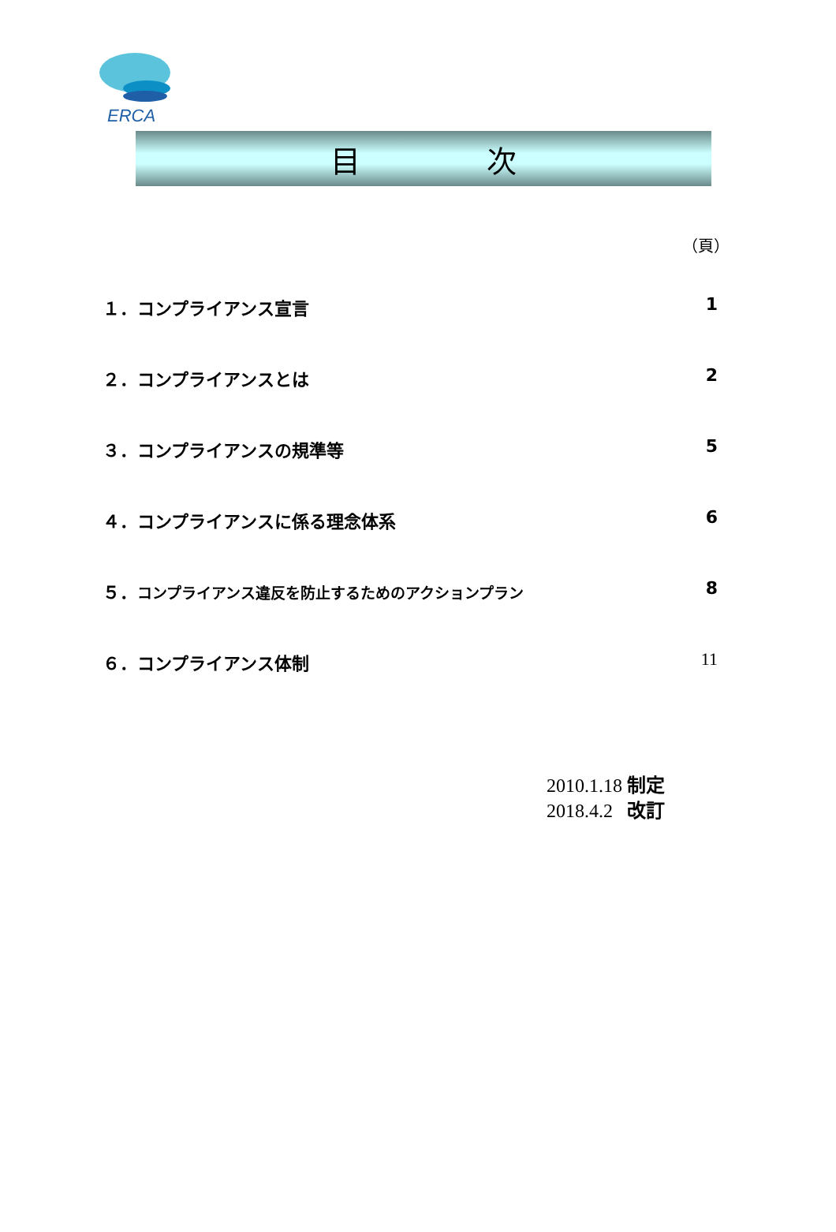ERCA
目 次
（頁）
１．コンプライアンス宣言 1
２．コンプライアンスとは 2
３．コンプライアンスの規準等 5
４．コンプライアンスに係る理念体系 6
５．コンプライアンス違反を防止するためのアクションプラン 8
６．コンプライアンス体制 11
2010.1.18 制定
2018.4.2 改訂